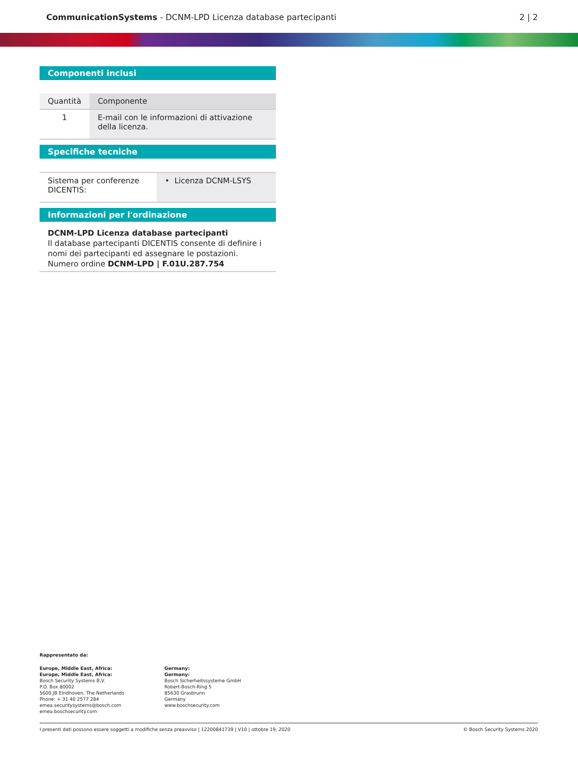CommunicationSystems - DCNM-LPD Licenza database partecipanti
2 | 2
Componenti inclusi
| Quantità | Componente |
| --- | --- |
| 1 | E-mail con le informazioni di attivazione della licenza. |
Specifiche tecniche
| Sistema per conferenze DICENTIS: | • Licenza DCNM-LSYS |
Informazioni per l'ordinazione
DCNM-LPD Licenza database partecipanti
Il database partecipanti DICENTIS consente di definire i nomi dei partecipanti ed assegnare le postazioni.
Numero ordine DCNM-LPD | F.01U.287.754
Rappresentato da:
Europe, Middle East, Africa:
Europe, Middle East, Africa:
Bosch Security Systems B.V.
P.O. Box 80002
5600 JB Eindhoven, The Netherlands
Phone: + 31 40 2577 284
emea.securitysystems@bosch.com
emea.boschsecurity.com
Germany:
Germany:
Bosch Sicherheitssysteme GmbH
Robert-Bosch-Ring 5
85630 Grasbrunn
Germany
www.boschsecurity.com
I presenti dati possono essere soggetti a modifiche senza preavviso | 12200841739 | V10 | ottobre 19, 2020 © Bosch Security Systems 2020